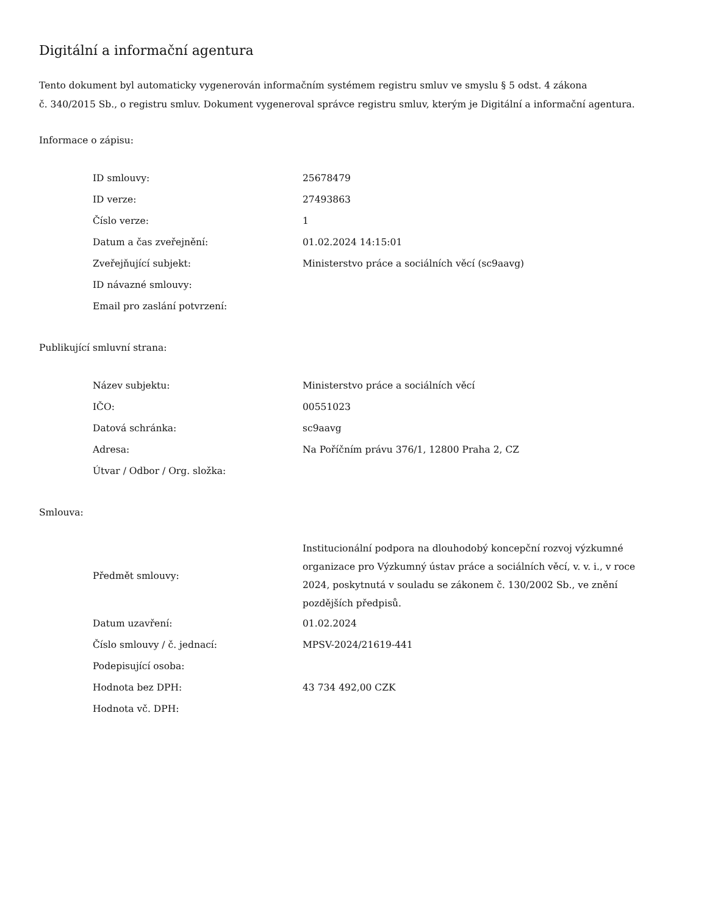Digitální a informační agentura
Tento dokument byl automaticky vygenerován informačním systémem registru smluv ve smyslu § 5 odst. 4 zákona
č. 340/2015 Sb., o registru smluv. Dokument vygeneroval správce registru smluv, kterým je Digitální a informační agentura.
Informace o zápisu:
| ID smlouvy: | 25678479 |
| ID verze: | 27493863 |
| Číslo verze: | 1 |
| Datum a čas zveřejnění: | 01.02.2024 14:15:01 |
| Zveřejňující subjekt: | Ministerstvo práce a sociálních věcí (sc9aavg) |
| ID návazné smlouvy: | |
| Email pro zaslání potvrzení: | |
Publikující smluvní strana:
| Název subjektu: | Ministerstvo práce a sociálních věcí |
| IČO: | 00551023 |
| Datová schránka: | sc9aavg |
| Adresa: | Na Poříčním právu 376/1, 12800 Praha 2, CZ |
| Útvar / Odbor / Org. složka: | |
Smlouva:
| Předmět smlouvy: | Institucionální podpora na dlouhodobý koncepční rozvoj výzkumné organizace pro Výzkumný ústav práce a sociálních věcí, v. v. i., v roce 2024, poskytnutá v souladu se zákonem č. 130/2002 Sb., ve znění pozdějších předpisů. |
| Datum uzavření: | 01.02.2024 |
| Číslo smlouvy / č. jednací: | MPSV-2024/21619-441 |
| Podepisující osoba: | |
| Hodnota bez DPH: | 43 734 492,00 CZK |
| Hodnota vč. DPH: | |